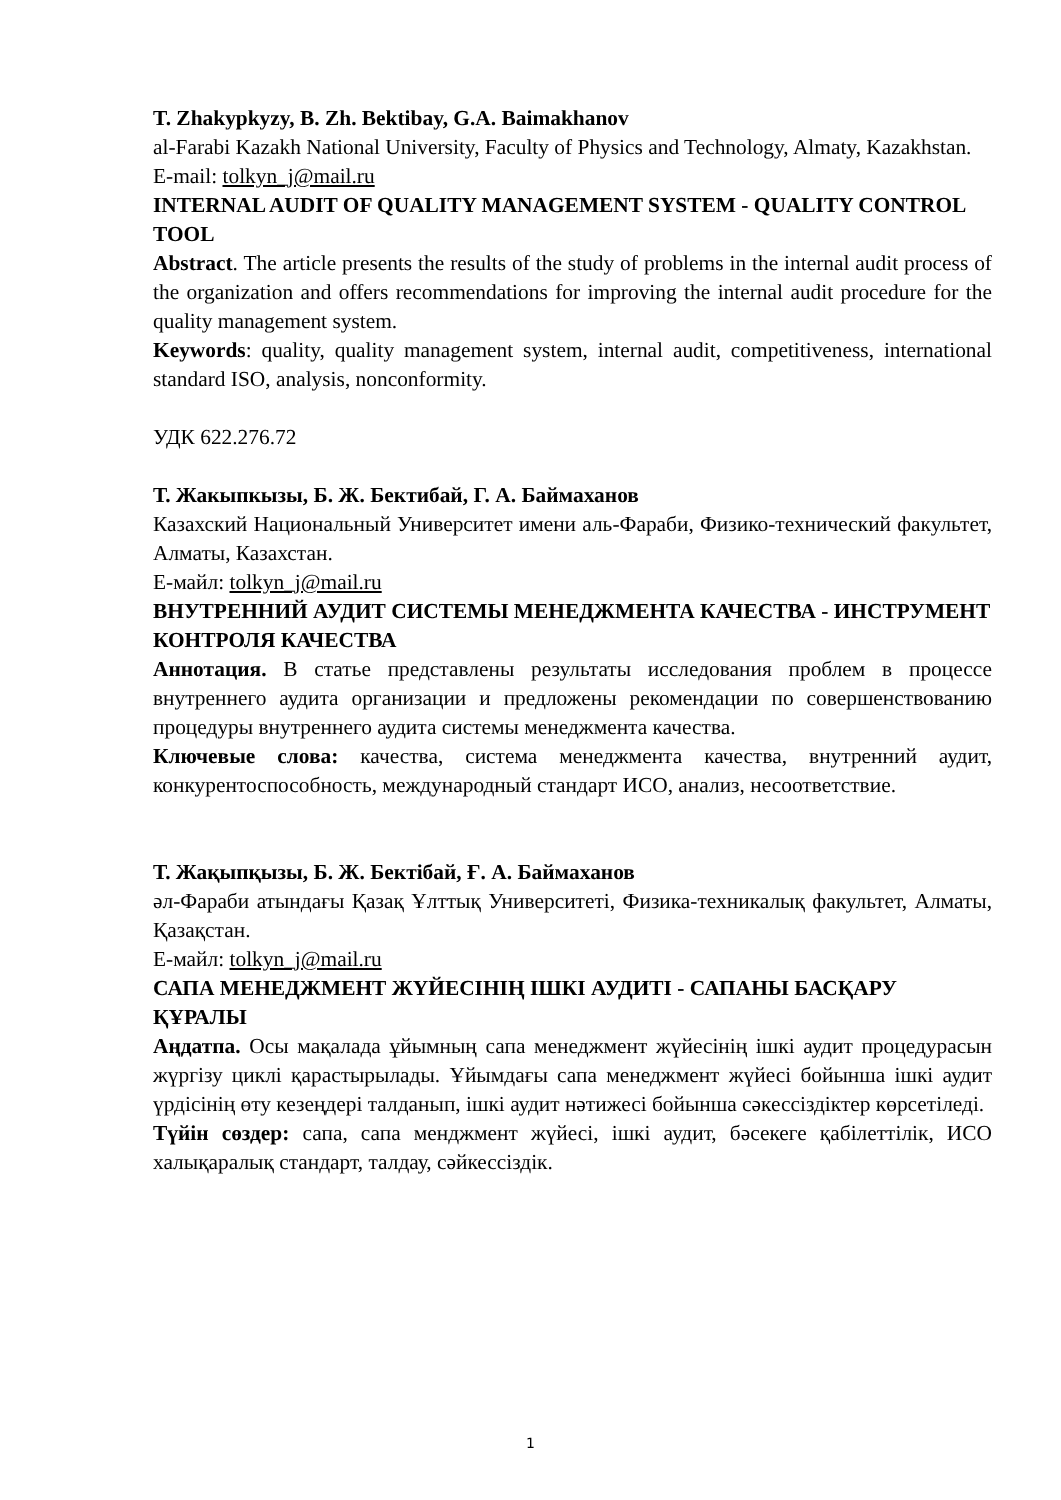T. Zhakypkyzy, B. Zh. Bektibay, G.A. Baimakhanov
al-Farabi Kazakh National University, Faculty of Physics and Technology, Almaty, Kazakhstan.
E-mail: tolkyn_j@mail.ru
INTERNAL AUDIT OF QUALITY MANAGEMENT SYSTEM - QUALITY CONTROL TOOL
Abstract. The article presents the results of the study of problems in the internal audit process of the organization and offers recommendations for improving the internal audit procedure for the quality management system.
Keywords: quality, quality management system, internal audit, competitiveness, international standard ISO, analysis, nonconformity.
УДК 622.276.72
Т. Жакыпкызы, Б. Ж. Бектибай, Г. А. Баймаханов
Казахский Национальный Университет имени аль-Фараби, Физико-технический факультет, Алматы, Казахстан.
Е-майл: tolkyn_j@mail.ru
ВНУТРЕННИЙ АУДИТ СИСТЕМЫ МЕНЕДЖМЕНТА КАЧЕСТВА - ИНСТРУМЕНТ КОНТРОЛЯ КАЧЕСТВА
Аннотация. В статье представлены результаты исследования проблем в процессе внутреннего аудита организации и предложены рекомендации по совершенствованию процедуры внутреннего аудита системы менеджмента качества.
Ключевые слова: качества, система менеджмента качества, внутренний аудит, конкурентоспособность, международный стандарт ИСО, анализ, несоответствие.
Т. Жақыпқызы, Б. Ж. Бектібай, Ғ. А. Баймаханов
әл-Фараби атындағы Қазақ Ұлттық Университеті, Физика-техникалық факультет, Алматы, Қазақстан.
Е-майл: tolkyn_j@mail.ru
САПА МЕНЕДЖМЕНТ ЖҮЙЕСІНІҢ ІШКІ АУДИТІ - САПАНЫ БАСҚАРУ ҚҰРАЛЫ
Аңдатпа. Осы мақалада ұйымның сапа менеджмент жүйесінің ішкі аудит процедурасын жүргізу циклі қарастырылады. Ұйымдағы сапа менеджмент жүйесі бойынша ішкі аудит үрдісінің өту кезеңдері талданып, ішкі аудит нәтижесі бойынша сәкессіздіктер көрсетіледі.
Түйін сөздер: сапа, сапа менджмент жүйесі, ішкі аудит, бәсекеге қабілеттілік, ИСО халықаралық стандарт, талдау, сәйкессіздік.
1